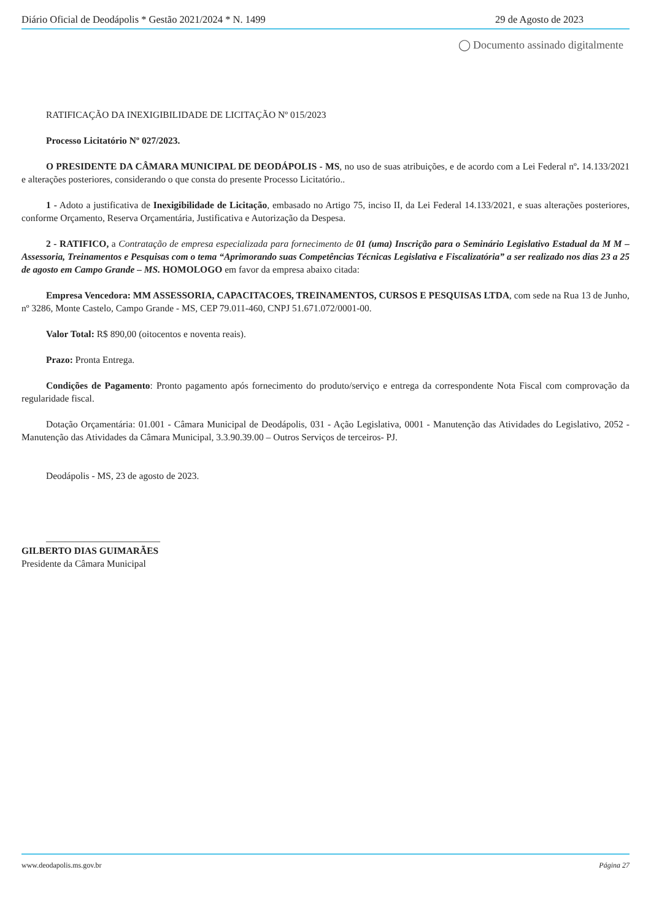Diário Oficial de Deodápolis * Gestão 2021/2024 * N. 1499 29 de Agosto de 2023
◯ Documento assinado digitalmente
RATIFICAÇÃO DA INEXIGIBILIDADE DE LICITAÇÃO Nº 015/2023
Processo Licitatório Nº 027/2023.
O PRESIDENTE DA CÂMARA MUNICIPAL DE DEODÁPOLIS - MS, no uso de suas atribuições, e de acordo com a Lei Federal nº. 14.133/2021 e alterações posteriores, considerando o que consta do presente Processo Licitatório..
1 - Adoto a justificativa de Inexigibilidade de Licitação, embasado no Artigo 75, inciso II, da Lei Federal 14.133/2021, e suas alterações posteriores, conforme Orçamento, Reserva Orçamentária, Justificativa e Autorização da Despesa.
2 - RATIFICO, a Contratação de empresa especializada para fornecimento de 01 (uma) Inscrição para o Seminário Legislativo Estadual da M M – Assessoria, Treinamentos e Pesquisas com o tema “Aprimorando suas Competências Técnicas Legislativa e Fiscalizatória” a ser realizado nos dias 23 a 25 de agosto em Campo Grande – MS. HOMOLOGO em favor da empresa abaixo citada:
Empresa Vencedora: MM ASSESSORIA, CAPACITACOES, TREINAMENTOS, CURSOS E PESQUISAS LTDA, com sede na Rua 13 de Junho, nº 3286, Monte Castelo, Campo Grande - MS, CEP 79.011-460, CNPJ 51.671.072/0001-00.
Valor Total: R$ 890,00 (oitocentos e noventa reais).
Prazo: Pronta Entrega.
Condições de Pagamento: Pronto pagamento após fornecimento do produto/serviço e entrega da correspondente Nota Fiscal com comprovação da regularidade fiscal.
Dotação Orçamentária: 01.001 - Câmara Municipal de Deodápolis, 031 - Ação Legislativa, 0001 - Manutenção das Atividades do Legislativo, 2052 - Manutenção das Atividades da Câmara Municipal, 3.3.90.39.00 – Outros Serviços de terceiros- PJ.
Deodápolis - MS, 23 de agosto de 2023.
________________________
GILBERTO DIAS GUIMARÃES
Presidente da Câmara Municipal
www.deodapolis.ms.gov.br Página 27